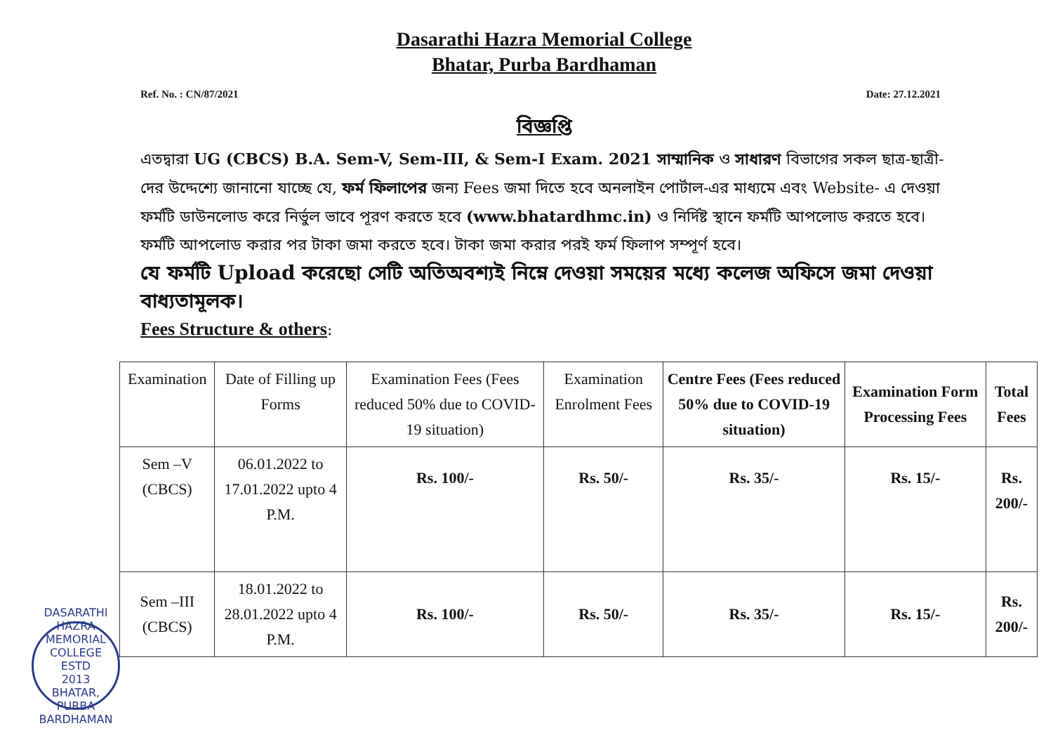Dasarathi Hazra Memorial College
Bhatar, Purba Bardhaman
Ref. No. : CN/87/2021 Date: 27.12.2021
বিজ্ঞপ্তি
এতদ্বারা UG (CBCS) B.A. Sem-V, Sem-III, & Sem-I Exam. 2021 সাম্মানিক ও সাধারণ বিভাগের সকল ছাত্র-ছাত্রী-দের উদ্দেশ্যে জানানো যাচ্ছে যে, ফর্ম ফিলাপের জন্য Fees জমা দিতে হবে অনলাইন পোর্টাল-এর মাধ্যমে এবং Website- এ দেওয়া ফর্মটি ডাউনলোড করে নির্ভুল ভাবে পূরণ করতে হবে (www.bhatardhmc.in) ও নির্দিষ্ট স্থানে ফর্মটি আপলোড করতে হবে। ফর্মটি আপলোড করার পর টাকা জমা করতে হবে। টাকা জমা করার পরই ফর্ম ফিলাপ সম্পূর্ণ হবে।
যে ফর্মটি Upload করেছো সেটি অতিঅবশ্যই নিম্নে দেওয়া সময়ের মধ্যে কলেজ অফিসে জমা দেওয়া বাধ্যতামূলক।
Fees Structure & others:
| Examination | Date of Filling up Forms | Examination Fees (Fees reduced 50% due to COVID-19 situation) | Examination Enrolment Fees | Centre Fees (Fees reduced 50% due to COVID-19 situation) | Examination Form Processing Fees | Total Fees |
| --- | --- | --- | --- | --- | --- | --- |
| Sem –V (CBCS) | 06.01.2022 to 17.01.2022 upto 4 P.M. | Rs. 100/- | Rs. 50/- | Rs. 35/- | Rs. 15/- | Rs. 200/- |
| Sem –III (CBCS) | 18.01.2022 to 28.01.2022 upto 4 P.M. | Rs. 100/- | Rs. 50/- | Rs. 35/- | Rs. 15/- | Rs. 200/- |
DASARATHI HAZRA MEMORIAL COLLEGE
ESTD
2013
BHATAR, PURBA BARDHAMAN